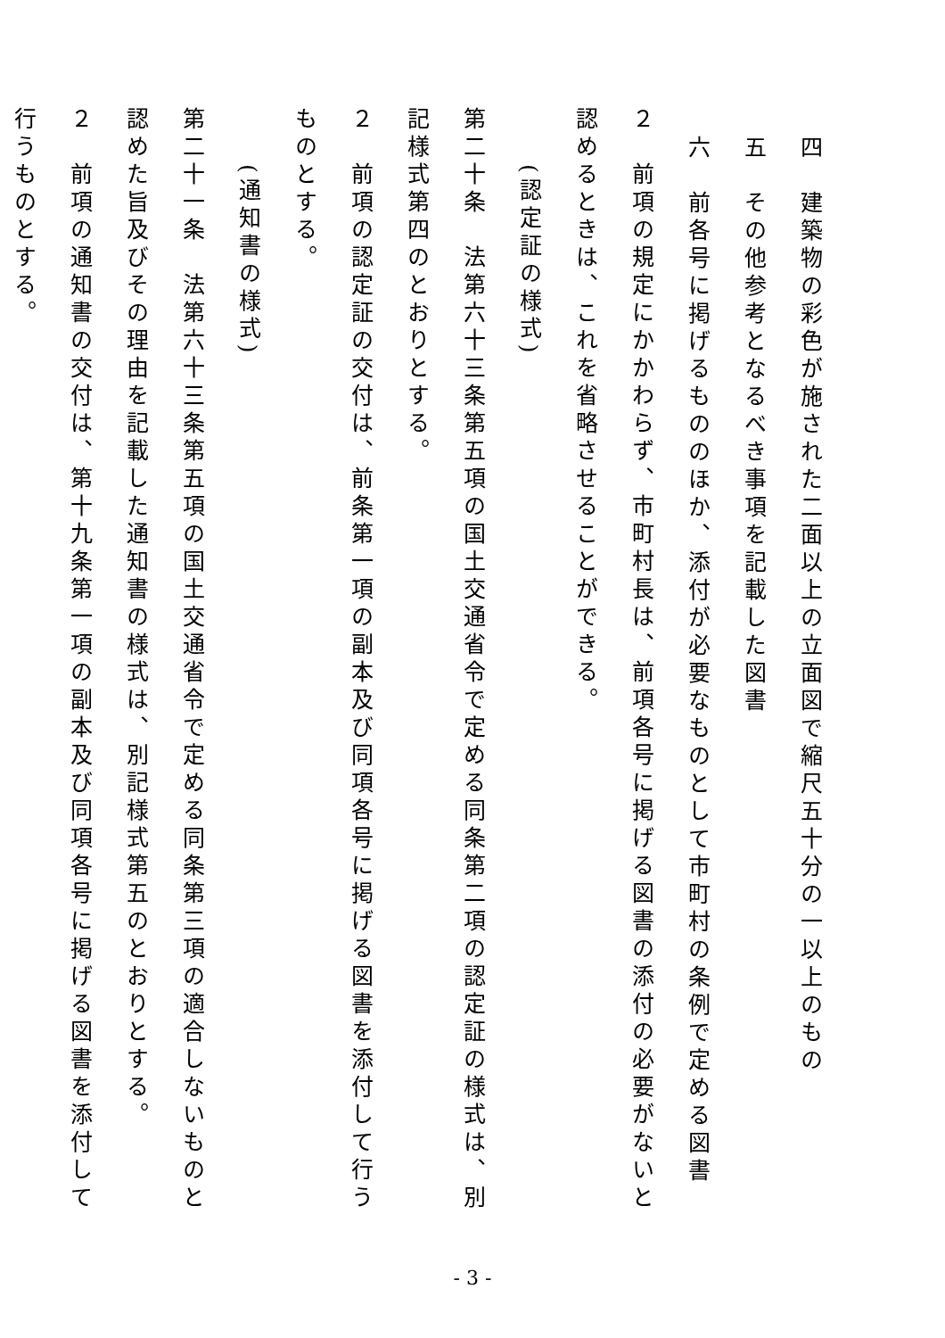四　建築物の彩色が施された二面以上の立面図で縮尺五十分の一以上のもの
五　その他参考となるべき事項を記載した図書
六　前各号に掲げるもののほか、添付が必要なものとして市町村の条例で定める図書
２　前項の規定にかかわらず、市町村長は、前項各号に掲げる図書の添付の必要がないと認めるときは、これを省略させることができる。
(認定証の様式)
第二十条　法第六十三条第五項の国土交通省令で定める同条第二項の認定証の様式は、別記様式第四のとおりとする。
２　前項の認定証の交付は、前条第一項の副本及び同項各号に掲げる図書を添付して行うものとする。
(通知書の様式)
第二十一条　法第六十三条第五項の国土交通省令で定める同条第三項の適合しないものと認めた旨及びその理由を記載した通知書の様式は、別記様式第五のとおりとする。
２　前項の通知書の交付は、第十九条第一項の副本及び同項各号に掲げる図書を添付して行うものとする。
- 3 -